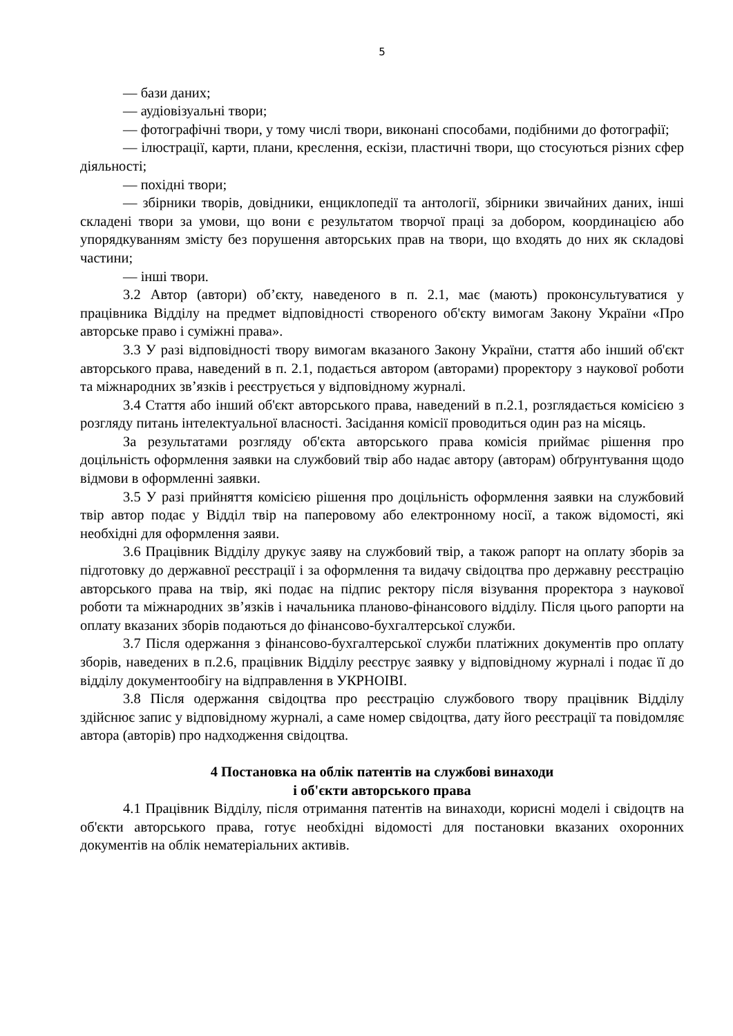5
— бази даних;
— аудіовізуальні твори;
— фотографічні твори, у тому числі твори, виконані способами, подібними до фотографії;
— ілюстрації, карти, плани, креслення, ескізи, пластичні твори, що стосуються різних сфер діяльності;
— похідні твори;
— збірники творів, довідники, енциклопедії та антології, збірники звичайних даних, інші складені твори за умови, що вони є результатом творчої праці за добором, координацією або упорядкуванням змісту без порушення авторських прав на твори, що входять до них як складові частини;
— інші твори.
3.2 Автор (автори) об’єкту, наведеного в п. 2.1, має (мають) проконсультуватися у працівника Відділу на предмет відповідності створеного об'єкту вимогам Закону України «Про авторське право і суміжні права».
3.3 У разі відповідності твору вимогам вказаного Закону України, стаття або інший об'єкт авторського права, наведений в п. 2.1, подається автором (авторами) проректору з наукової роботи та міжнародних зв’язків і реєструється у відповідному журналі.
3.4 Стаття або інший об'єкт авторського права, наведений в п.2.1, розглядається комісією з розгляду питань інтелектуальної власності. Засідання комісії проводиться один раз на місяць.
За результатами розгляду об'єкта авторського права комісія приймає рішення про доцільність оформлення заявки на службовий твір або надає автору (авторам) обґрунтування щодо відмови в оформленні заявки.
3.5 У разі прийняття комісією рішення про доцільність оформлення заявки на службовий твір автор подає у Відділ твір на паперовому або електронному носії, а також відомості, які необхідні для оформлення заяви.
3.6 Працівник Відділу друкує заяву на службовий твір, а також рапорт на оплату зборів за підготовку до державної реєстрації і за оформлення та видачу свідоцтва про державну реєстрацію авторського права на твір, які подає на підпис ректору після візування проректора з наукової роботи та міжнародних зв’язків і начальника планово-фінансового відділу. Після цього рапорти на оплату вказаних зборів подаються до фінансово-бухгалтерської служби.
3.7 Після одержання з фінансово-бухгалтерської служби платіжних документів про оплату зборів, наведених в п.2.6, працівник Відділу реєструє заявку у відповідному журналі і подає її до відділу документообігу на відправлення в УКРНОІВІ.
3.8 Після одержання свідоцтва про реєстрацію службового твору працівник Відділу здійснює запис у відповідному журналі, а саме номер свідоцтва, дату його реєстрації та повідомляє автора (авторів) про надходження свідоцтва.
4 Постановка на облік патентів на службові винаходи
і об'єкти авторського права
4.1 Працівник Відділу, після отримання патентів на винаходи, корисні моделі і свідоцтв на об'єкти авторського права, готує необхідні відомості для постановки вказаних охоронних документів на облік нематеріальних активів.